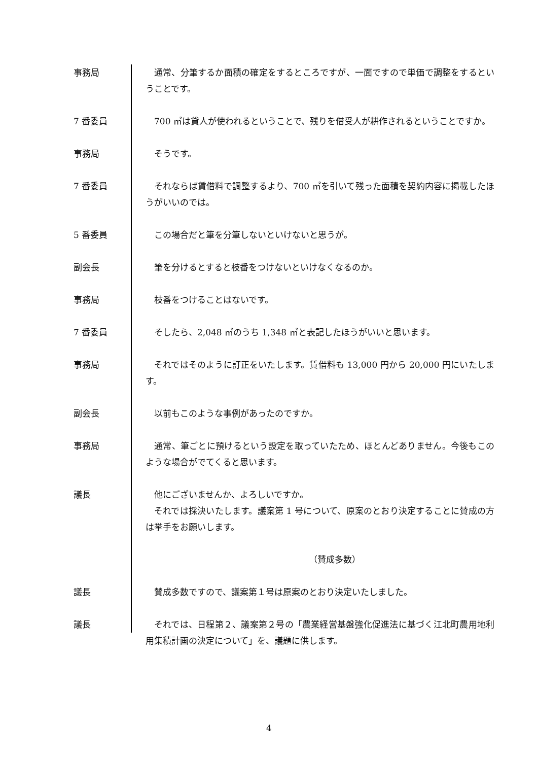事務局 通常、分筆するか面積の確定をするところですが、一面ですので単価で調整をするということです。
7 番委員 700 ㎡は貸人が使われるということで、残りを借受人が耕作されるということですか。
事務局 そうです。
7 番委員 それならば賃借料で調整するより、700 ㎡を引いて残った面積を契約内容に掲載したほうがいいのでは。
5 番委員 この場合だと筆を分筆しないといけないと思うが。
副会長 筆を分けるとすると枝番をつけないといけなくなるのか。
事務局 枝番をつけることはないです。
7 番委員 そしたら、2,048 ㎡のうち 1,348 ㎡と表記したほうがいいと思います。
事務局 それではそのように訂正をいたします。賃借料も 13,000 円から 20,000 円にいたします。
副会長 以前もこのような事例があったのですか。
事務局 通常、筆ごとに預けるという設定を取っていたため、ほとんどありません。今後もこのような場合がでてくると思います。
議長 他にございませんか、よろしいですか。
それでは採決いたします。議案第 1 号について、原案のとおり決定することに賛成の方は挙手をお願いします。
（賛成多数）
議長 賛成多数ですので、議案第１号は原案のとおり決定いたしました。
議長 それでは、日程第２、議案第２号の「農業経営基盤強化促進法に基づく江北町農用地利用集積計画の決定について」を、議題に供します。
4